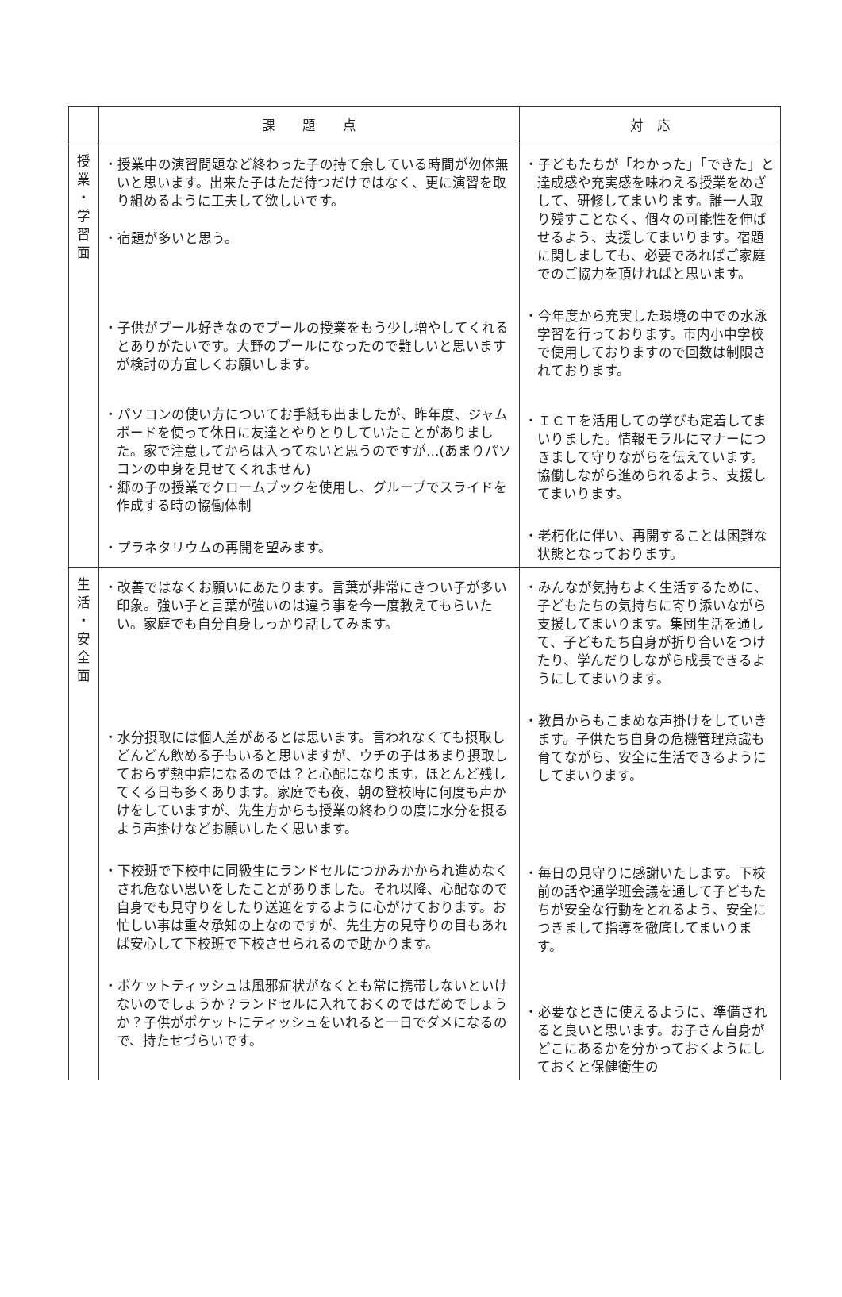| | 課 題 点 | 対 応 |
| --- | --- | --- |
| 授 業 ・ 学 習 面 | ・授業中の演習問題など終わった子の持て余している時間が勿体無いと思います。出来た子はただ待つだけではなく、更に演習を取り組めるように工夫して欲しいです。 ・宿題が多いと思う。 ・子供がプール好きなのでプールの授業をもう少し増やしてくれるとありがたいです。大野のプールになったので難しいと思いますが検討の方宜しくお願いします。 ・パソコンの使い方についてお手紙も出ましたが、昨年度、ジャムボードを使って休日に友達とやりとりしていたことがありました。家で注意してからは入ってないと思うのですが…(あまりパソコンの中身を見せてくれません) ・郷の子の授業でクロームブックを使用し、グループでスライドを作成する時の協働体制 ・プラネタリウムの再開を望みます。 | ・子どもたちが「わかった」「できた」と達成感や充実感を味わえる授業をめざして、研修してまいります。誰一人取り残すことなく、個々の可能性を伸ばせるよう、支援してまいります。宿題に関しましても、必要であればご家庭でのご協力を頂ければと思います。 ・今年度から充実した環境の中での水泳学習を行っております。市内小中学校で使用しておりますので回数は制限されております。 ・ＩＣＴを活用しての学びも定着してまいりました。情報モラルにマナーにつきまして守りながらを伝えています。協働しながら進められるよう、支援してまいります。 ・老朽化に伴い、再開することは困難な状態となっております。 |
| 生 活 ・ 安 全 面 | ・改善ではなくお願いにあたります。言葉が非常にきつい子が多い印象。強い子と言葉が強いのは違う事を今一度教えてもらいたい。家庭でも自分自身しっかり話してみます。 ・水分摂取には個人差があるとは思います。言われなくても摂取しどんどん飲める子もいると思いますが、ウチの子はあまり摂取しておらず熱中症になるのでは？と心配になります。ほとんど残してくる日も多くあります。家庭でも夜、朝の登校時に何度も声かけをしていますが、先生方からも授業の終わりの度に水分を摂るよう声掛けなどお願いしたく思います。 ・下校班で下校中に同級生にランドセルにつかみかかられ進めなくされ危ない思いをしたことがありました。それ以降、心配なので自身でも見守りをしたり送迎をするように心がけております。お忙しい事は重々承知の上なのですが、先生方の見守りの目もあれば安心して下校班で下校させられるので助かります。 ・ポケットティッシュは風邪症状がなくとも常に携帯しないといけないのでしょうか？ランドセルに入れておくのではだめでしょうか？子供がポケットにティッシュをいれると一日でダメになるので、持たせづらいです。 | ・みんなが気持ちよく生活するために、子どもたちの気持ちに寄り添いながら支援してまいります。集団生活を通して、子どもたち自身が折り合いをつけたり、学んだりしながら成長できるようにしてまいります。 ・教員からもこまめな声掛けをしていきます。子供たち自身の危機管理意識も育てながら、安全に生活できるようにしてまいります。 ・毎日の見守りに感謝いたします。下校前の話や通学班会議を通して子どもたちが安全な行動をとれるよう、安全につきまして指導を徹底してまいります。 ・必要なときに使えるように、準備されると良いと思います。お子さん自身がどこにあるかを分かっておくようにしておくと保健衛生の |